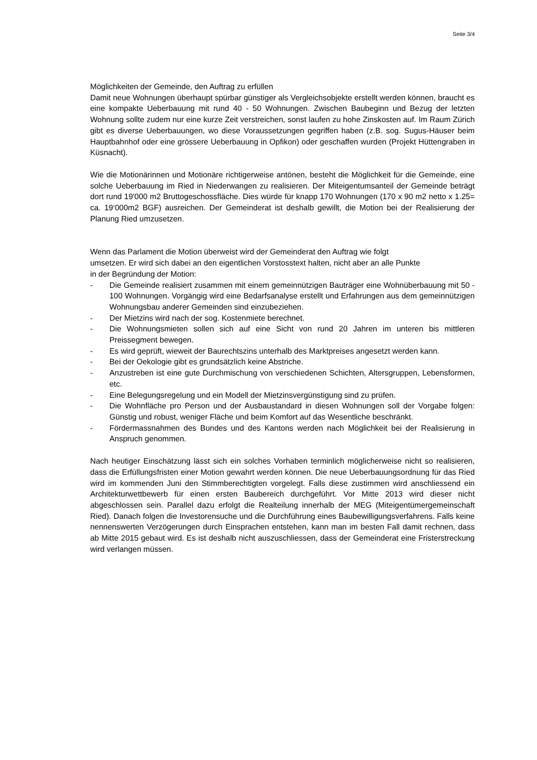Seite 3/4
Möglichkeiten der Gemeinde, den Auftrag zu erfüllen
Damit neue Wohnungen überhaupt spürbar günstiger als Vergleichsobjekte erstellt werden können, braucht es eine kompakte Ueberbauung mit rund 40 - 50 Wohnungen. Zwischen Baubeginn und Bezug der letzten Wohnung sollte zudem nur eine kurze Zeit verstreichen, sonst laufen zu hohe Zinskosten auf. Im Raum Zürich gibt es diverse Ueberbauungen, wo diese Voraussetzungen gegriffen haben (z.B. sog. Sugus-Häuser beim Hauptbahnhof oder eine grössere Ueberbauung in Opfikon) oder geschaffen wurden (Projekt Hüttengraben in Küsnacht).
Wie die Motionärinnen und Motionäre richtigerweise antönen, besteht die Möglichkeit für die Gemeinde, eine solche Ueberbauung im Ried in Niederwangen zu realisieren. Der Miteigentumsanteil der Gemeinde beträgt dort rund 19'000 m2 Bruttogeschossfläche. Dies würde für knapp 170 Wohnungen (170 x 90 m2 netto x 1.25= ca. 19‘000m2 BGF) ausreichen. Der Gemeinderat ist deshalb gewillt, die Motion bei der Realisierung der Planung Ried umzusetzen.
Wenn das Parlament die Motion überweist wird der Gemeinderat den Auftrag wie folgt
umsetzen. Er wird sich dabei an den eigentlichen Vorstosstext halten, nicht aber an alle Punkte
in der Begründung der Motion:
- Die Gemeinde realisiert zusammen mit einem gemeinnützigen Bauträger eine Wohnüberbauung mit 50 - 100 Wohnungen. Vorgängig wird eine Bedarfsanalyse erstellt und Erfahrungen aus dem gemeinnützigen Wohnungsbau anderer Gemeinden sind einzubeziehen.
- Der Mietzins wird nach der sog. Kostenmiete berechnet.
- Die Wohnungsmieten sollen sich auf eine Sicht von rund 20 Jahren im unteren bis mittleren Preissegment bewegen.
- Es wird geprüft, wieweit der Baurechtszins unterhalb des Marktpreises angesetzt werden kann.
- Bei der Oekologie gibt es grundsätzlich keine Abstriche.
- Anzustreben ist eine gute Durchmischung von verschiedenen Schichten, Altersgruppen, Lebensformen, etc.
- Eine Belegungsregelung und ein Modell der Mietzinsvergünstigung sind zu prüfen.
- Die Wohnfläche pro Person und der Ausbaustandard in diesen Wohnungen soll der Vorgabe folgen: Günstig und robust, weniger Fläche und beim Komfort auf das Wesentliche beschränkt.
- Fördermassnahmen des Bundes und des Kantons werden nach Möglichkeit bei der Realisierung in Anspruch genommen.
Nach heutiger Einschätzung lässt sich ein solches Vorhaben terminlich möglicherweise nicht so realisieren, dass die Erfüllungsfristen einer Motion gewahrt werden können. Die neue Ueberbauungsordnung für das Ried wird im kommenden Juni den Stimmberechtigten vorgelegt. Falls diese zustimmen wird anschliessend ein Architekturwettbewerb für einen ersten Baubereich durchgeführt. Vor Mitte 2013 wird dieser nicht abgeschlossen sein. Parallel dazu erfolgt die Realteilung innerhalb der MEG (Miteigentümergemeinschaft Ried). Danach folgen die Investorensuche und die Durchführung eines Baubewilligungsverfahrens. Falls keine nennenswerten Verzögerungen durch Einsprachen entstehen, kann man im besten Fall damit rechnen, dass ab Mitte 2015 gebaut wird. Es ist deshalb nicht auszuschliessen, dass der Gemeinderat eine Fristerstreckung wird verlangen müssen.